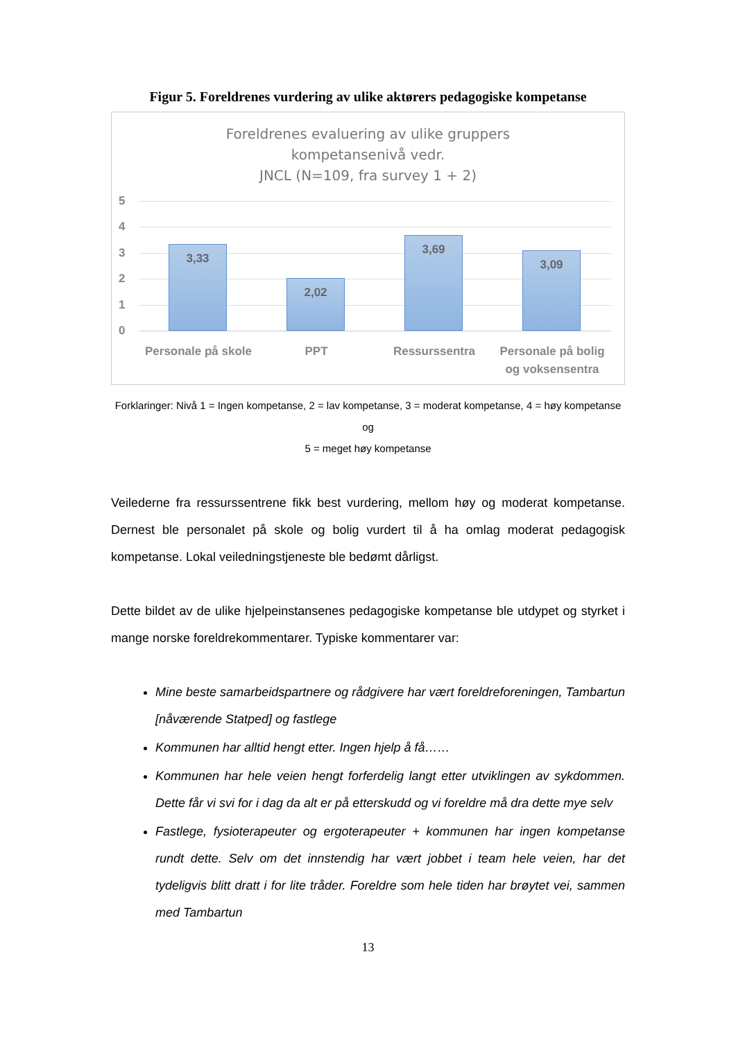Figur 5. Foreldrenes vurdering av ulike aktørers pedagogiske kompetanse
Foreldrenes evaluering av ulike gruppers
kompetansenivå vedr.
JNCL (N=109, fra survey 1 + 2)
5
4
3
2
1
0
3,33 2,02 3,69 3,09
Personale på skole
PPT Ressurssentra
Personale på bolig og voksensentra
Forklaringer: Nivå 1 = Ingen kompetanse, 2 = lav kompetanse, 3 = moderat kompetanse, 4 = høy kompetanse og
5 = meget høy kompetanse
Veilederne fra ressurssentrene fikk best vurdering, mellom høy og moderat kompetanse. Dernest ble personalet på skole og bolig vurdert til å ha omlag moderat pedagogisk kompetanse. Lokal veiledningstjeneste ble bedømt dårligst.
Dette bildet av de ulike hjelpeinstansenes pedagogiske kompetanse ble utdypet og styrket i mange norske foreldrekommentarer. Typiske kommentarer var:
Mine beste samarbeidspartnere og rådgivere har vært foreldreforeningen, Tambartun [nåværende Statped] og fastlege
Kommunen har alltid hengt etter. Ingen hjelp å få……
Kommunen har hele veien hengt forferdelig langt etter utviklingen av sykdommen. Dette får vi svi for i dag da alt er på etterskudd og vi foreldre må dra dette mye selv
Fastlege, fysioterapeuter og ergoterapeuter + kommunen har ingen kompetanse rundt dette. Selv om det innstendig har vært jobbet i team hele veien, har det tydeligvis blitt dratt i for lite tråder. Foreldre som hele tiden har brøytet vei, sammen med Tambartun
13